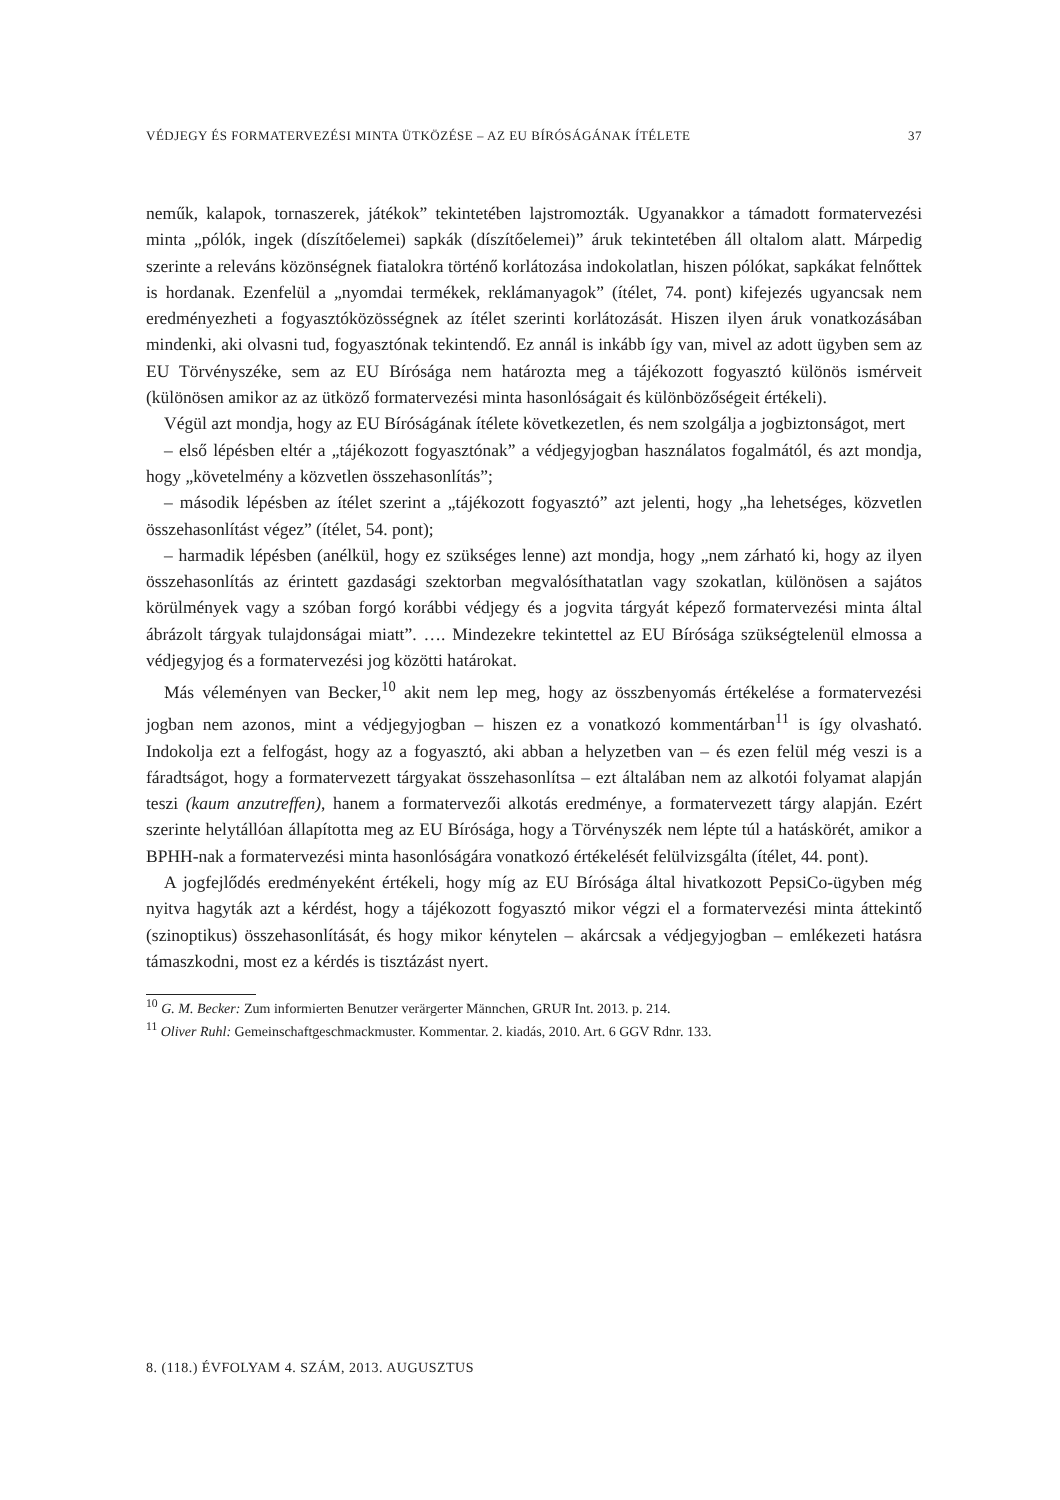VÉDJEGY ÉS FORMATERVEZÉSI MINTA ÜTKÖZÉSE – AZ EU BÍRÓSÁGÁNAK ÍTÉLETE 37
neműk, kalapok, tornaszerek, játékok” tekintetében lajstromozták. Ugyanakkor a támadott formatervezési minta „pólók, ingek (díszítőelemei) sapkák (díszítőelemei)” áruk tekintetében áll oltalom alatt. Márpedig szerinte a releváns közönségnek fiatalokra történő korlátozása indokolatlan, hiszen pólókat, sapkákat felnőttek is hordanak. Ezenfelül a „nyomdai termékek, reklámanyagok” (ítélet, 74. pont) kifejezés ugyancsak nem eredményezheti a fogyasztóközösségnek az ítélet szerinti korlátozását. Hiszen ilyen áruk vonatkozásában mindenki, aki olvasni tud, fogyasztónak tekintendő. Ez annál is inkább így van, mivel az adott ügyben sem az EU Törvényszéke, sem az EU Bírósága nem határozta meg a tájékozott fogyasztó különös ismérveit (különösen amikor az az ütköző formatervezési minta hasonlóságait és különbözőségeit értékeli).
Végül azt mondja, hogy az EU Bíróságának ítélete következetlen, és nem szolgálja a jogbiztonságot, mert
– első lépésben eltér a „tájékozott fogyasztónak” a védjegyjogban használatos fogalmától, és azt mondja, hogy „követelmény a közvetlen összehasonlítás”;
– második lépésben az ítélet szerint a „tájékozott fogyasztó” azt jelenti, hogy „ha lehetséges, közvetlen összehasonlítást végez” (ítélet, 54. pont);
– harmadik lépésben (anélkül, hogy ez szükséges lenne) azt mondja, hogy „nem zárható ki, hogy az ilyen összehasonlítás az érintett gazdasági szektorban megvalósíthatatlan vagy szokatlan, különösen a sajátos körülmények vagy a szóban forgó korábbi védjegy és a jogvita tárgyát képező formatervezési minta által ábrázolt tárgyak tulajdonságai miatt”. …. Mindezekre tekintettel az EU Bírósága szükségtelenül elmossa a védjegyjog és a formatervezési jog közötti határokat.
Más véleményen van Becker,<sup>10</sup> akit nem lep meg, hogy az összbenyomás értékelése a formatervezési jogban nem azonos, mint a védjegyjogban – hiszen ez a vonatkozó kommentárban<sup>11</sup> is így olvasható. Indokolja ezt a felfogást, hogy az a fogyasztó, aki abban a helyzetben van – és ezen felül még veszi is a fáradtságot, hogy a formatervezett tárgyakat összehasonlítsa – ezt általában nem az alkotói folyamat alapján teszi (kaum anzutreffen), hanem a formatervezői alkotás eredménye, a formatervezett tárgy alapján. Ezért szerinte helytállóan állapította meg az EU Bírósága, hogy a Törvényszék nem lépte túl a hatáskörét, amikor a BPHH-nak a formatervezési minta hasonlóságára vonatkozó értékelését felülvizsgálta (ítélet, 44. pont).
A jogfejlődés eredményeként értékeli, hogy míg az EU Bírósága által hivatkozott PepsiCo-ügyben még nyitva hagyták azt a kérdést, hogy a tájékozott fogyasztó mikor végzi el a formatervezési minta áttekintő (szinoptikus) összehasonlítását, és hogy mikor kénytelen – akárcsak a védjegyjogban – emlékezeti hatásra támaszkodni, most ez a kérdés is tisztázást nyert.
<sup>10</sup> G. M. Becker: Zum informierten Benutzer verärgerter Männchen, GRUR Int. 2013. p. 214.
<sup>11</sup> Oliver Ruhl: Gemeinschaftgeschmackmuster. Kommentar. 2. kiadás, 2010. Art. 6 GGV Rdnr. 133.
8. (118.) ÉVFOLYAM 4. SZÁM, 2013. AUGUSZTUS